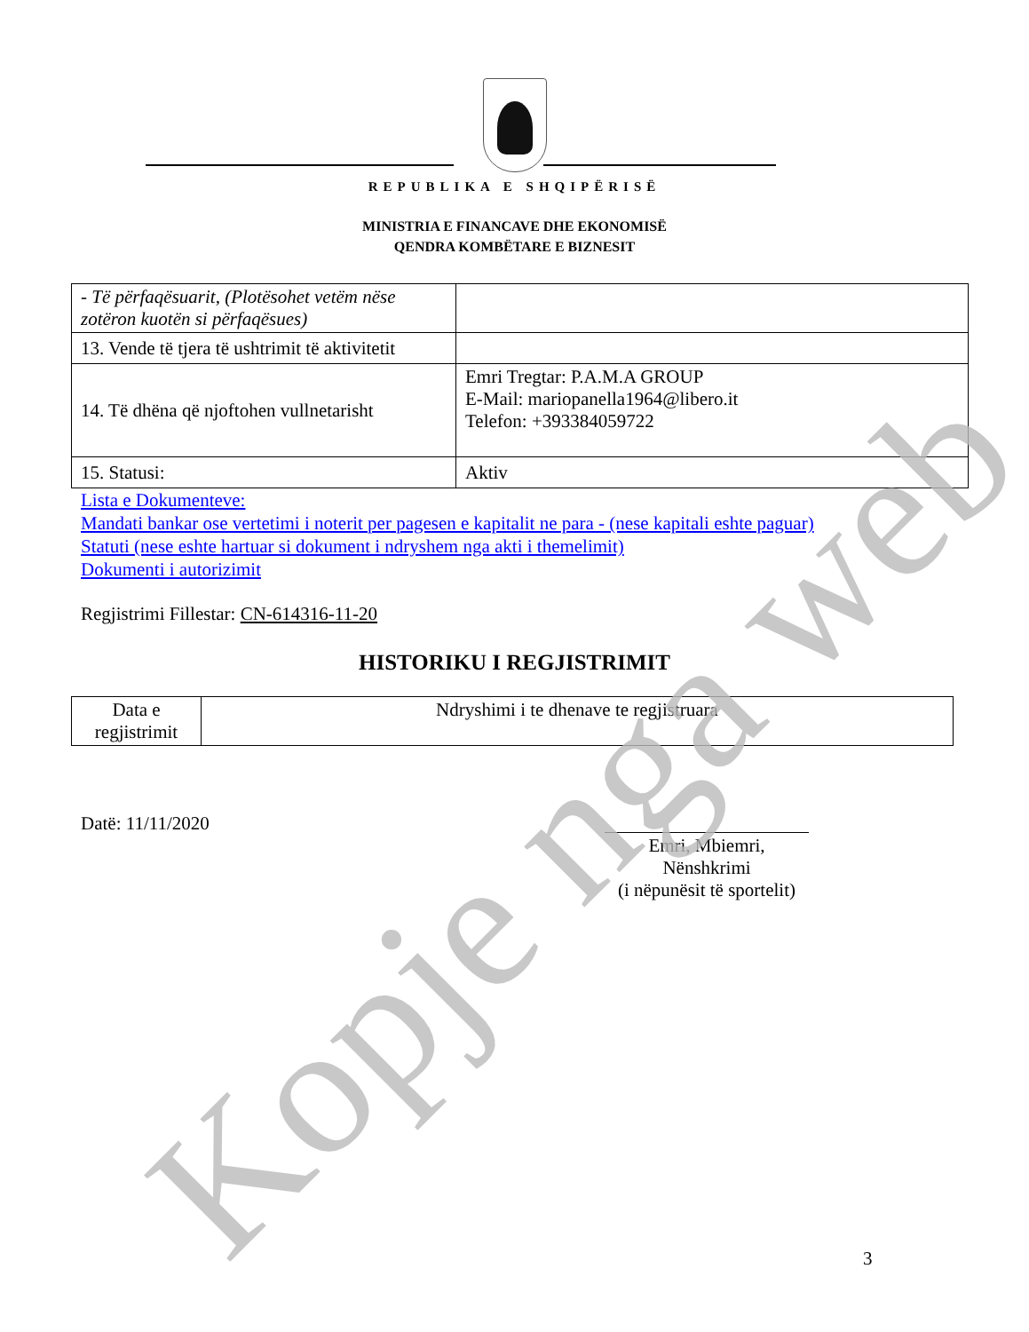REPUBLIKA E SHQIPËRISË
MINISTRIA E FINANCAVE DHE EKONOMISË
QENDRA KOMBËTARE E BIZNESIT
| - Të përfaqësuarit, (Plotësohet vetëm nëse zotëron kuotën si përfaqësues) | |
| 13. Vende të tjera të ushtrimit të aktivitetit | |
| 14. Të dhëna që njoftohen vullnetarisht | Emri Tregtar: P.A.M.A GROUP E-Mail: mariopanella1964@libero.it Telefon: +393384059722 |
| 15. Statusi: | Aktiv |
Lista e Dokumenteve:
Mandati bankar ose vertetimi i noterit per pagesen e kapitalit ne para - (nese kapitali eshte paguar)
Statuti (nese eshte hartuar si dokument i ndryshem nga akti i themelimit)
Dokumenti i autorizimit
Regjistrimi Fillestar: CN-614316-11-20
HISTORIKU I REGJISTRIMIT
| Data e regjistrimit | Ndryshimi i te dhenave te regjistruara |
Datë: 11/11/2020
Emri, Mbiemri, Nënshkrimi
(i nëpunësit të sportelit)
3
Kopje nga web